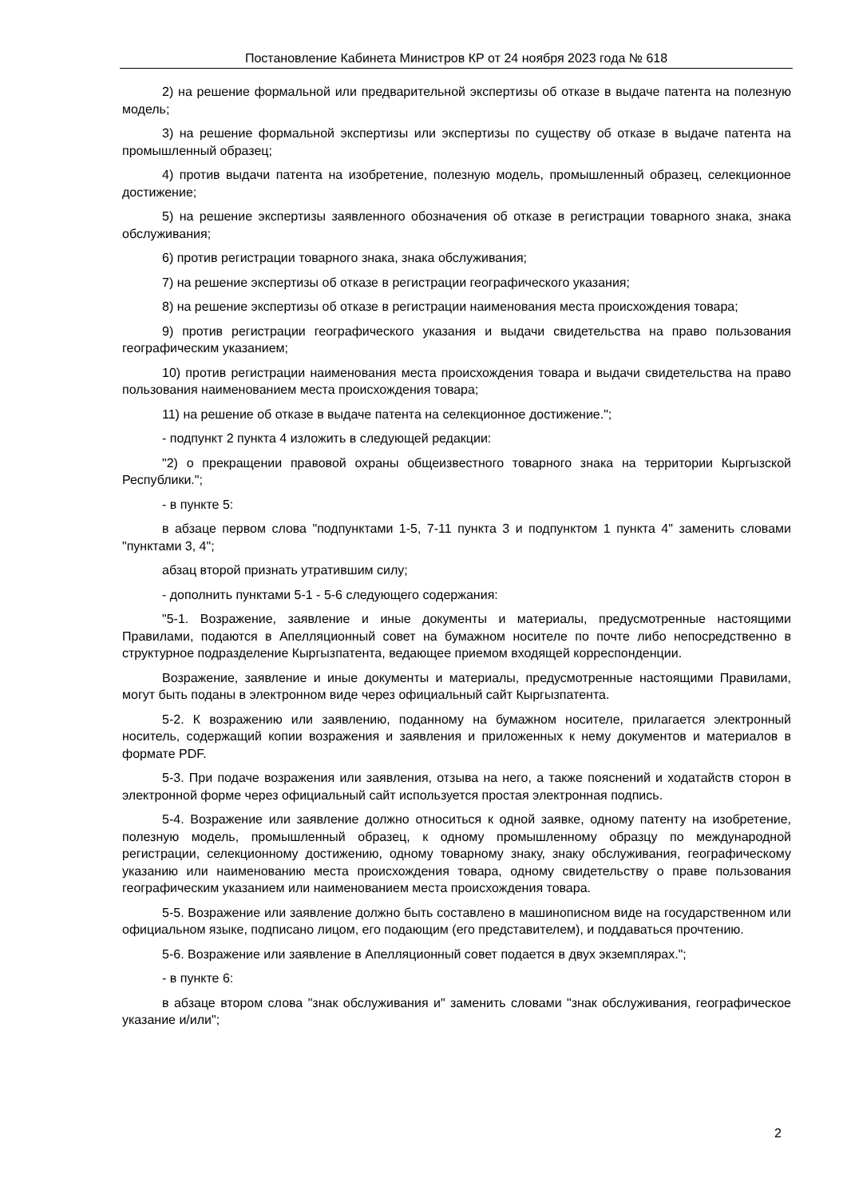Постановление Кабинета Министров КР от 24 ноября 2023 года № 618
2) на решение формальной или предварительной экспертизы об отказе в выдаче патента на полезную модель;
3) на решение формальной экспертизы или экспертизы по существу об отказе в выдаче патента на промышленный образец;
4) против выдачи патента на изобретение, полезную модель, промышленный образец, селекционное достижение;
5) на решение экспертизы заявленного обозначения об отказе в регистрации товарного знака, знака обслуживания;
6) против регистрации товарного знака, знака обслуживания;
7) на решение экспертизы об отказе в регистрации географического указания;
8) на решение экспертизы об отказе в регистрации наименования места происхождения товара;
9) против регистрации географического указания и выдачи свидетельства на право пользования географическим указанием;
10) против регистрации наименования места происхождения товара и выдачи свидетельства на право пользования наименованием места происхождения товара;
11) на решение об отказе в выдаче патента на селекционное достижение.";
- подпункт 2 пункта 4 изложить в следующей редакции:
"2) о прекращении правовой охраны общеизвестного товарного знака на территории Кыргызской Республики.";
- в пункте 5:
в абзаце первом слова "подпунктами 1-5, 7-11 пункта 3 и подпунктом 1 пункта 4" заменить словами "пунктами 3, 4";
абзац второй признать утратившим силу;
- дополнить пунктами 5-1 - 5-6 следующего содержания:
"5-1. Возражение, заявление и иные документы и материалы, предусмотренные настоящими Правилами, подаются в Апелляционный совет на бумажном носителе по почте либо непосредственно в структурное подразделение Кыргызпатента, ведающее приемом входящей корреспонденции.
Возражение, заявление и иные документы и материалы, предусмотренные настоящими Правилами, могут быть поданы в электронном виде через официальный сайт Кыргызпатента.
5-2. К возражению или заявлению, поданному на бумажном носителе, прилагается электронный носитель, содержащий копии возражения и заявления и приложенных к нему документов и материалов в формате PDF.
5-3. При подаче возражения или заявления, отзыва на него, а также пояснений и ходатайств сторон в электронной форме через официальный сайт используется простая электронная подпись.
5-4. Возражение или заявление должно относиться к одной заявке, одному патенту на изобретение, полезную модель, промышленный образец, к одному промышленному образцу по международной регистрации, селекционному достижению, одному товарному знаку, знаку обслуживания, географическому указанию или наименованию места происхождения товара, одному свидетельству о праве пользования географическим указанием или наименованием места происхождения товара.
5-5. Возражение или заявление должно быть составлено в машинописном виде на государственном или официальном языке, подписано лицом, его подающим (его представителем), и поддаваться прочтению.
5-6. Возражение или заявление в Апелляционный совет подается в двух экземплярах.";
- в пункте 6:
в абзаце втором слова "знак обслуживания и" заменить словами "знак обслуживания, географическое указание и/или";
2